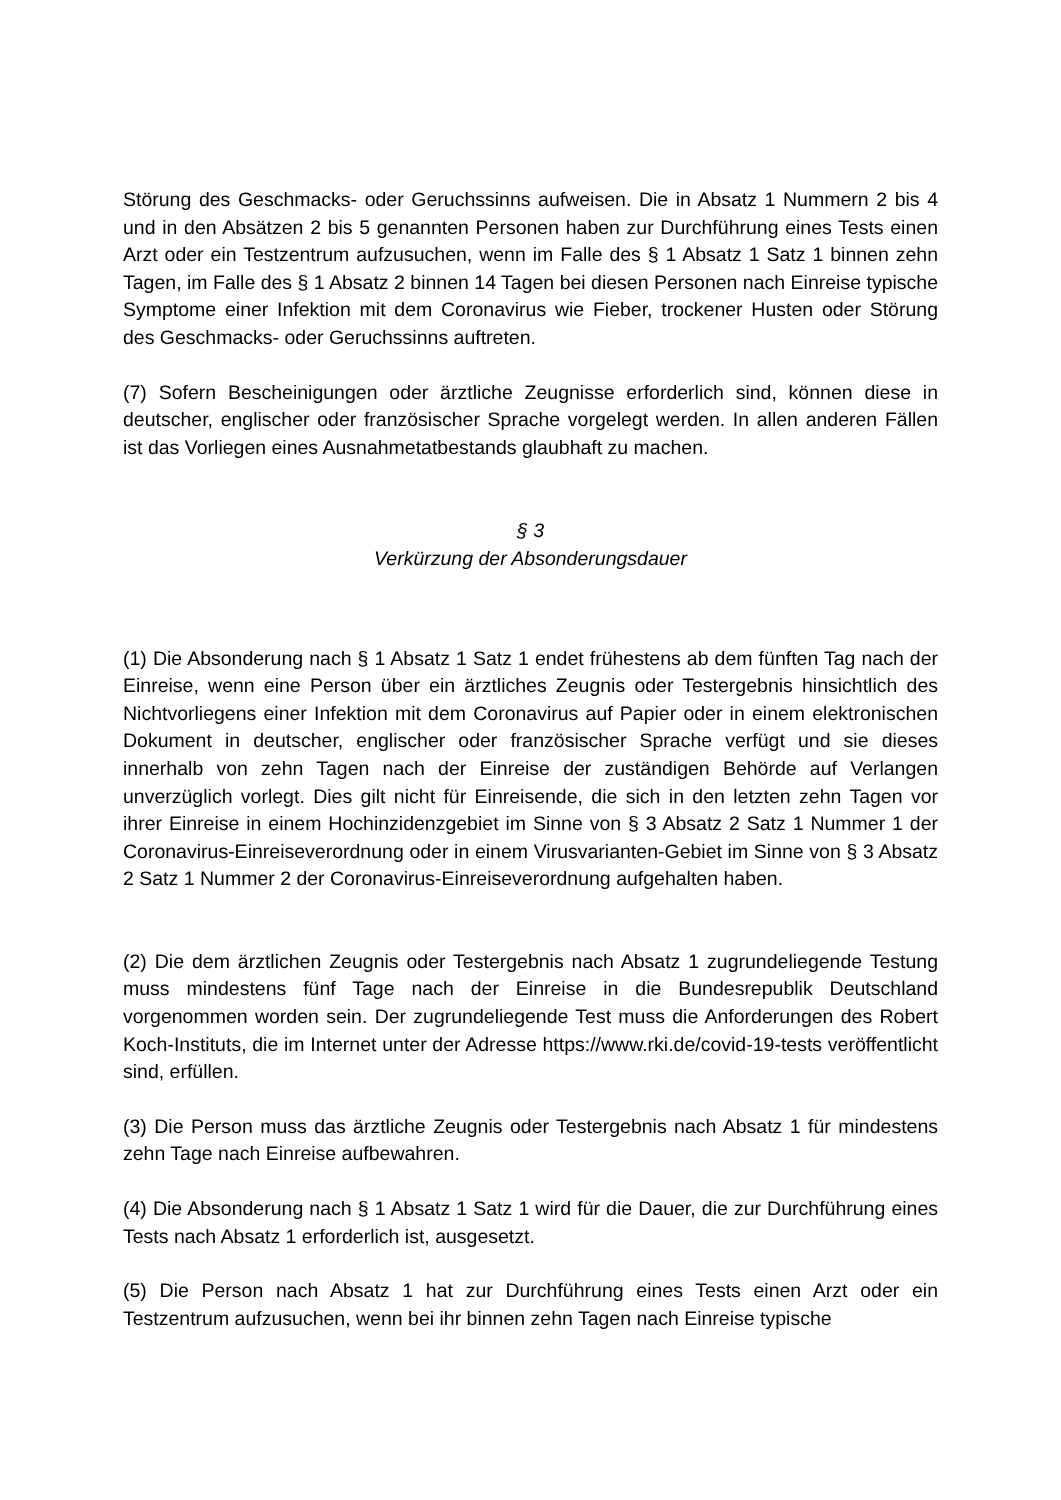Störung des Geschmacks- oder Geruchssinns aufweisen. Die in Absatz 1 Nummern 2 bis 4 und in den Absätzen 2 bis 5 genannten Personen haben zur Durchführung eines Tests einen Arzt oder ein Testzentrum aufzusuchen, wenn im Falle des § 1 Absatz 1 Satz 1 binnen zehn Tagen, im Falle des § 1 Absatz 2 binnen 14 Tagen bei diesen Personen nach Einreise typische Symptome einer Infektion mit dem Coronavirus wie Fieber, trockener Husten oder Störung des Geschmacks- oder Geruchssinns auftreten.
(7) Sofern Bescheinigungen oder ärztliche Zeugnisse erforderlich sind, können diese in deutscher, englischer oder französischer Sprache vorgelegt werden. In allen anderen Fällen ist das Vorliegen eines Ausnahmetatbestands glaubhaft zu machen.
§ 3
Verkürzung der Absonderungsdauer
(1) Die Absonderung nach § 1 Absatz 1 Satz 1 endet frühestens ab dem fünften Tag nach der Einreise, wenn eine Person über ein ärztliches Zeugnis oder Testergebnis hinsichtlich des Nichtvorliegens einer Infektion mit dem Coronavirus auf Papier oder in einem elektronischen Dokument in deutscher, englischer oder französischer Sprache verfügt und sie dieses innerhalb von zehn Tagen nach der Einreise der zuständigen Behörde auf Verlangen unverzüglich vorlegt. Dies gilt nicht für Einreisende, die sich in den letzten zehn Tagen vor ihrer Einreise in einem Hochinzidenzgebiet im Sinne von § 3 Absatz 2 Satz 1 Nummer 1 der Coronavirus-Einreiseverordnung oder in einem Virusvarianten-Gebiet im Sinne von § 3 Absatz 2 Satz 1 Nummer 2 der Coronavirus-Einreiseverordnung aufgehalten haben.
(2) Die dem ärztlichen Zeugnis oder Testergebnis nach Absatz 1 zugrundeliegende Testung muss mindestens fünf Tage nach der Einreise in die Bundesrepublik Deutschland vorgenommen worden sein. Der zugrundeliegende Test muss die Anforderungen des Robert Koch-Instituts, die im Internet unter der Adresse https://www.rki.de/covid-19-tests veröffentlicht sind, erfüllen.
(3) Die Person muss das ärztliche Zeugnis oder Testergebnis nach Absatz 1 für mindestens zehn Tage nach Einreise aufbewahren.
(4) Die Absonderung nach § 1 Absatz 1 Satz 1 wird für die Dauer, die zur Durchführung eines Tests nach Absatz 1 erforderlich ist, ausgesetzt.
(5) Die Person nach Absatz 1 hat zur Durchführung eines Tests einen Arzt oder ein Testzentrum aufzusuchen, wenn bei ihr binnen zehn Tagen nach Einreise typische